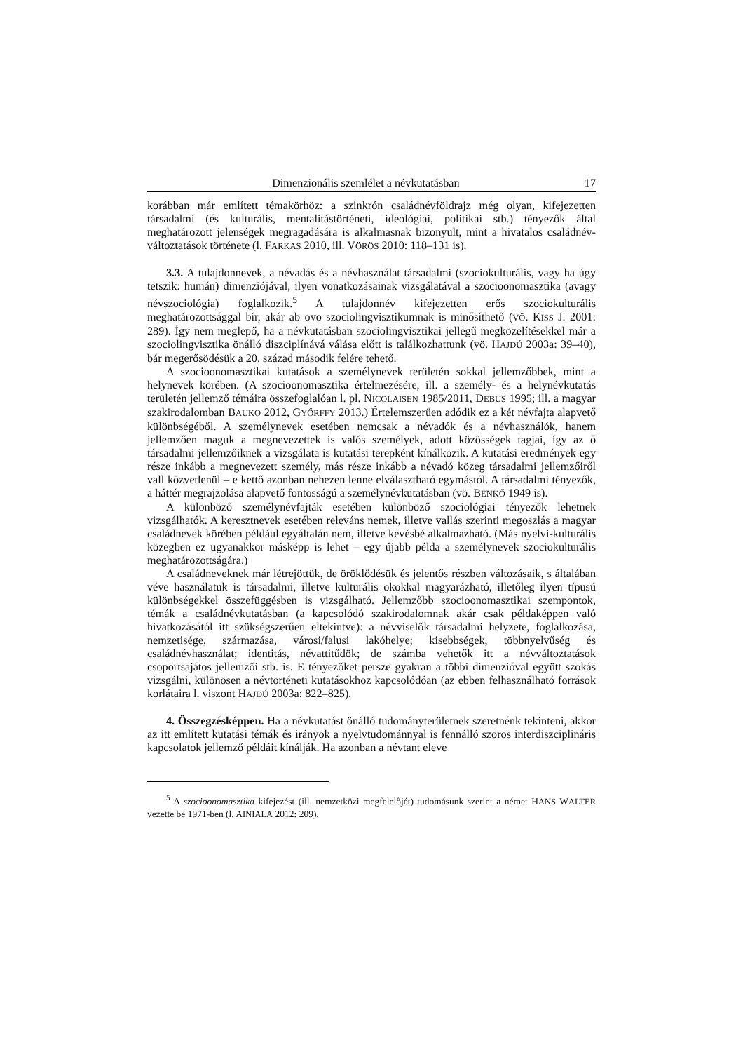Dimenzionális szemlélet a névkutatásban 17
korábban már említett témakörhöz: a szinkrón családnévföldrajz még olyan, kifejezetten társadalmi (és kulturális, mentalitástörténeti, ideológiai, politikai stb.) tényezők által meghatározott jelenségek megragadására is alkalmasnak bizonyult, mint a hivatalos családnév-változtatások története (l. FARKAS 2010, ill. VÖRÖS 2010: 118–131 is).
3.3. A tulajdonnevek, a névadás és a névhasználat társadalmi (szociokulturális, vagy ha úgy tetszik: humán) dimenziójával, ilyen vonatkozásainak vizsgálatával a szocioonomasztika (avagy névszociológia) foglalkozik.<sup>5</sup> A tulajdonnév kifejezetten erős szociokulturális meghatározottsággal bír, akár ab ovo szociolingvisztikumnak is minősíthető (VÖ. KISS J. 2001: 289). Így nem meglepő, ha a névkutatásban szociolingvisztikai jellegű megközelítésekkel már a szociolingvisztika önálló diszciplínává válása előtt is találkozhattunk (vö. HAJDÚ 2003a: 39–40), bár megerősödésük a 20. század második felére tehető.
A szocioonomasztikai kutatások a személynevek területén sokkal jellemzőbbek, mint a helynevek körében. (A szocioonomasztika értelmezésére, ill. a személy- és a helynévkutatás területén jellemző témáira összefoglalóan l. pl. NICOLAISEN 1985/2011, DEBUS 1995; ill. a magyar szakirodalomban BAUKO 2012, GYŐRFFY 2013.) Értelemszerűen adódik ez a két névfajta alapvető különbségéből. A személynevek esetében nemcsak a névadók és a névhasználók, hanem jellemzően maguk a megnevezettek is valós személyek, adott közösségek tagjai, így az ő társadalmi jellemzőiknek a vizsgálata is kutatási terepként kínálkozik. A kutatási eredmények egy része inkább a megnevezett személy, más része inkább a névadó közeg társadalmi jellemzőiről vall közvetlenül – e kettő azonban nehezen lenne elválasztható egymástól. A társadalmi tényezők, a háttér megrajzolása alapvető fontosságú a személynévkutatásban (vö. BENKŐ 1949 is).
A különböző személynévfajták esetében különböző szociológiai tényezők lehetnek vizsgálhatók. A keresztnevek esetében releváns nemek, illetve vallás szerinti megoszlás a magyar családnevek körében például egyáltalán nem, illetve kevésbé alkalmazható. (Más nyelvi-kulturális közegben ez ugyanakkor másképp is lehet – egy újabb példa a személynevek szociokulturális meghatározottságára.)
A családneveknek már létrejöttük, de öröklődésük és jelentős részben változásaik, s általában véve használatuk is társadalmi, illetve kulturális okokkal magyarázható, illetőleg ilyen típusú különbségekkel összefüggésben is vizsgálható. Jellemzőbb szocioonomasztikai szempontok, témák a családnévkutatásban (a kapcsolódó szakirodalomnak akár csak példaképpen való hivatkozásától itt szükségszerűen eltekintve): a névviselők társadalmi helyzete, foglalkozása, nemzetisége, származása, városi/falusi lakóhelye; kisebbségek, többnyelvűség és családnévhasználat; identitás, névattitűdök; de számba vehetők itt a névváltoztatások csoportsajátos jellemzői stb. is. E tényezőket persze gyakran a többi dimenzióval együtt szokás vizsgálni, különösen a névtörténeti kutatásokhoz kapcsolódóan (az ebben felhasználható források korlátaira l. viszont HAJDÚ 2003a: 822–825).
4. Összegzésképpen. Ha a névkutatást önálló tudományterületnek szeretnénk tekinteni, akkor az itt említett kutatási témák és irányok a nyelvtudománnyal is fennálló szoros interdiszciplináris kapcsolatok jellemző példáit kínálják. Ha azonban a névtant eleve
<sup>5</sup> A szocioonomasztika kifejezést (ill. nemzetközi megfelelőjét) tudomásunk szerint a német HANS WALTER vezette be 1971-ben (l. AINIALA 2012: 209).